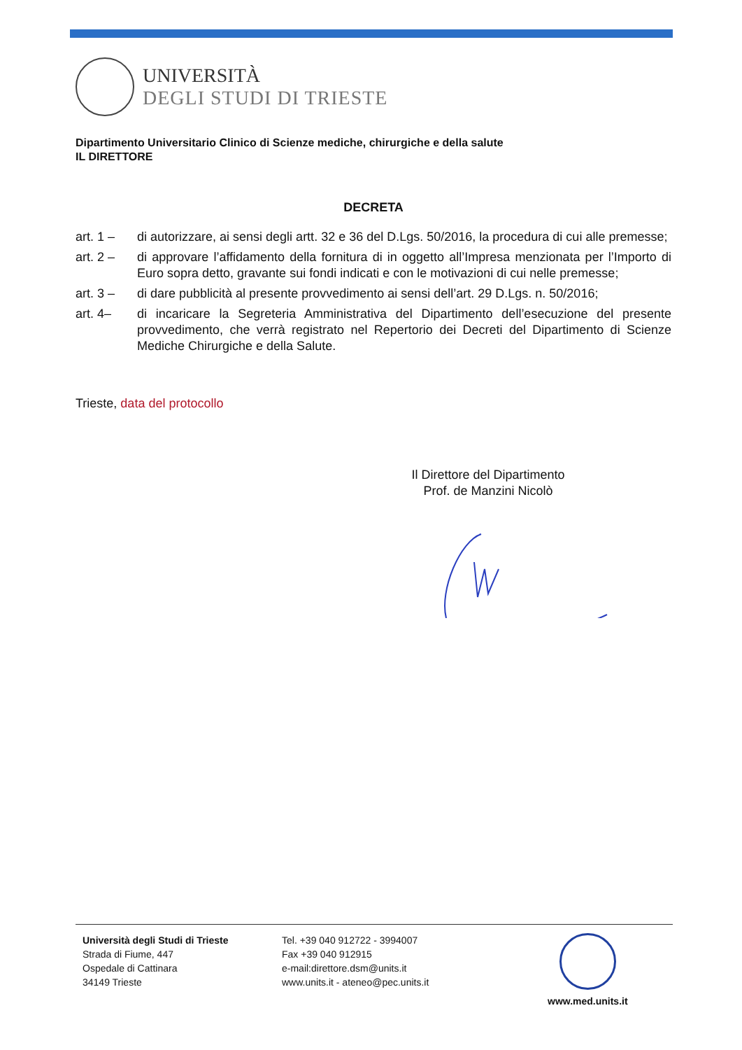UNIVERSITÀ
DEGLI STUDI DI TRIESTE
Dipartimento Universitario Clinico di Scienze mediche, chirurgiche e della salute
IL DIRETTORE
DECRETA
art. 1 – di autorizzare, ai sensi degli artt. 32 e 36 del D.Lgs. 50/2016, la procedura di cui alle premesse;
art. 2 – di approvare l’affidamento della fornitura di in oggetto all’Impresa menzionata per l’Importo di Euro sopra detto, gravante sui fondi indicati e con le motivazioni di cui nelle premesse;
art. 3 – di dare pubblicità al presente provvedimento ai sensi dell’art. 29 D.Lgs. n. 50/2016;
art. 4– di incaricare la Segreteria Amministrativa del Dipartimento dell’esecuzione del presente provvedimento, che verrà registrato nel Repertorio dei Decreti del Dipartimento di Scienze Mediche Chirurgiche e della Salute.
Trieste, data del protocollo
Il Direttore del Dipartimento
Prof. de Manzini Nicolò
Università degli Studi di Trieste
Strada di Fiume, 447
Ospedale di Cattinara
34149 Trieste
Tel. +39 040 912722 - 3994007
Fax +39 040 912915
e-mail:direttore.dsm@units.it
www.units.it - ateneo@pec.units.it
www.med.units.it